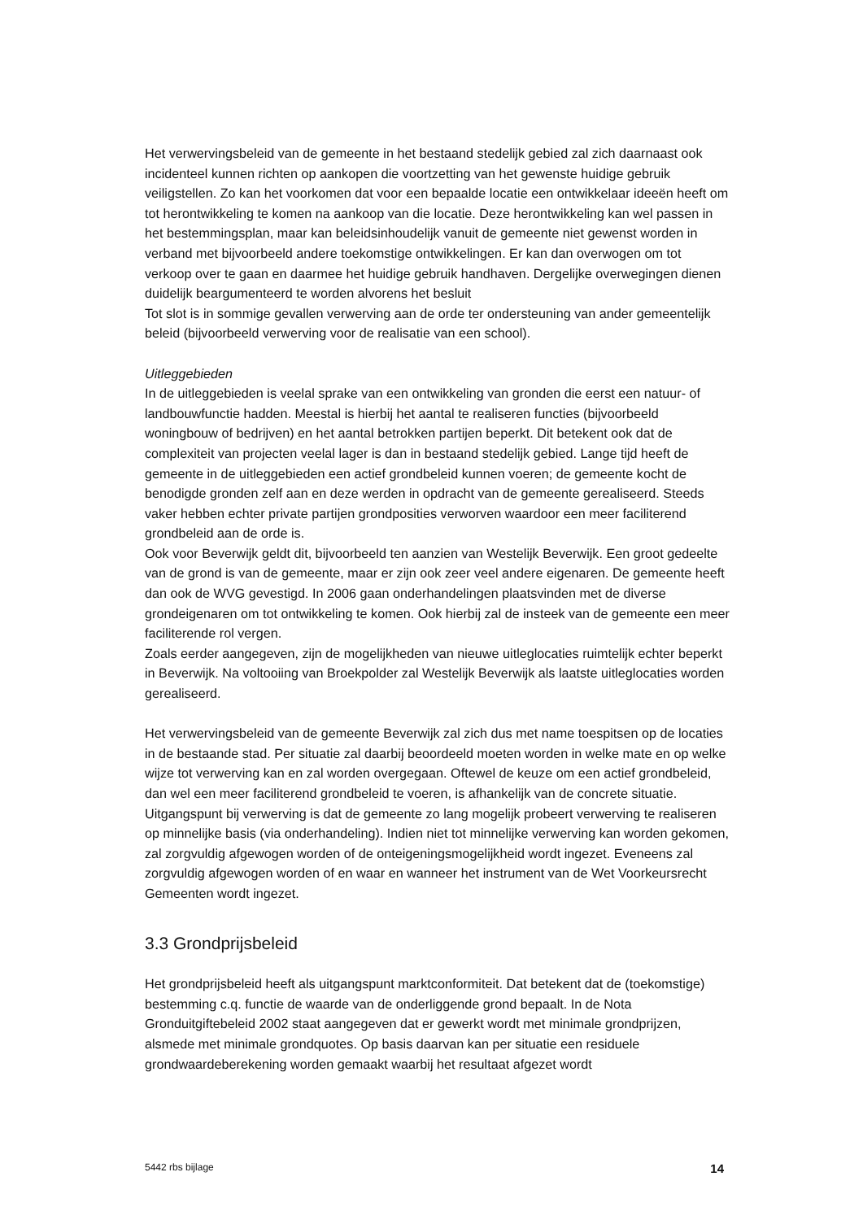Het verwervingsbeleid van de gemeente in het bestaand stedelijk gebied zal zich daarnaast ook incidenteel kunnen richten op aankopen die voortzetting van het gewenste huidige gebruik veiligstellen. Zo kan het voorkomen dat voor een bepaalde locatie een ontwikkelaar ideeën heeft om tot herontwikkeling te komen na aankoop van die locatie. Deze herontwikkeling kan wel passen in het bestemmingsplan, maar kan beleidsinhoudelijk vanuit de gemeente niet gewenst worden in verband met bijvoorbeeld andere toekomstige ontwikkelingen. Er kan dan overwogen om tot verkoop over te gaan en daarmee het huidige gebruik handhaven. Dergelijke overwegingen dienen duidelijk beargumenteerd te worden alvorens het besluit
Tot slot is in sommige gevallen verwerving aan de orde ter ondersteuning van ander gemeentelijk beleid (bijvoorbeeld verwerving voor de realisatie van een school).
Uitleggebieden
In de uitleggebieden is veelal sprake van een ontwikkeling van gronden die eerst een natuur- of landbouwfunctie hadden. Meestal is hierbij het aantal te realiseren functies (bijvoorbeeld woningbouw of bedrijven) en het aantal betrokken partijen beperkt. Dit betekent ook dat de complexiteit van projecten veelal lager is dan in bestaand stedelijk gebied. Lange tijd heeft de gemeente in de uitleggebieden een actief grondbeleid kunnen voeren; de gemeente kocht de benodigde gronden zelf aan en deze werden in opdracht van de gemeente gerealiseerd. Steeds vaker hebben echter private partijen grondposities verworven waardoor een meer faciliterend grondbeleid aan de orde is.
Ook voor Beverwijk geldt dit, bijvoorbeeld ten aanzien van Westelijk Beverwijk. Een groot gedeelte van de grond is van de gemeente, maar er zijn ook zeer veel andere eigenaren. De gemeente heeft dan ook de WVG gevestigd. In 2006 gaan onderhandelingen plaatsvinden met de diverse grondeigenaren om tot ontwikkeling te komen. Ook hierbij zal de insteek van de gemeente een meer faciliterende rol vergen.
Zoals eerder aangegeven, zijn de mogelijkheden van nieuwe uitleglocaties ruimtelijk echter beperkt in Beverwijk. Na voltooiing van Broekpolder zal Westelijk Beverwijk als laatste uitleglocaties worden gerealiseerd.
Het verwervingsbeleid van de gemeente Beverwijk zal zich dus met name toespitsen op de locaties in de bestaande stad. Per situatie zal daarbij beoordeeld moeten worden in welke mate en op welke wijze tot verwerving kan en zal worden overgegaan. Oftewel de keuze om een actief grondbeleid, dan wel een meer faciliterend grondbeleid te voeren, is afhankelijk van de concrete situatie. Uitgangspunt bij verwerving is dat de gemeente zo lang mogelijk probeert verwerving te realiseren op minnelijke basis (via onderhandeling). Indien niet tot minnelijke verwerving kan worden gekomen, zal zorgvuldig afgewogen worden of de onteigeningsmogelijkheid wordt ingezet. Eveneens zal zorgvuldig afgewogen worden of en waar en wanneer het instrument van de Wet Voorkeursrecht Gemeenten wordt ingezet.
3.3 Grondprijsbeleid
Het grondprijsbeleid heeft als uitgangspunt marktconformiteit. Dat betekent dat de (toekomstige) bestemming c.q. functie de waarde van de onderliggende grond bepaalt. In de Nota Gronduitgiftebeleid 2002 staat aangegeven dat er gewerkt wordt met minimale grondprijzen, alsmede met minimale grondquotes. Op basis daarvan kan per situatie een residuele grondwaardeberekening worden gemaakt waarbij het resultaat afgezet wordt
5442 rbs bijlage 14